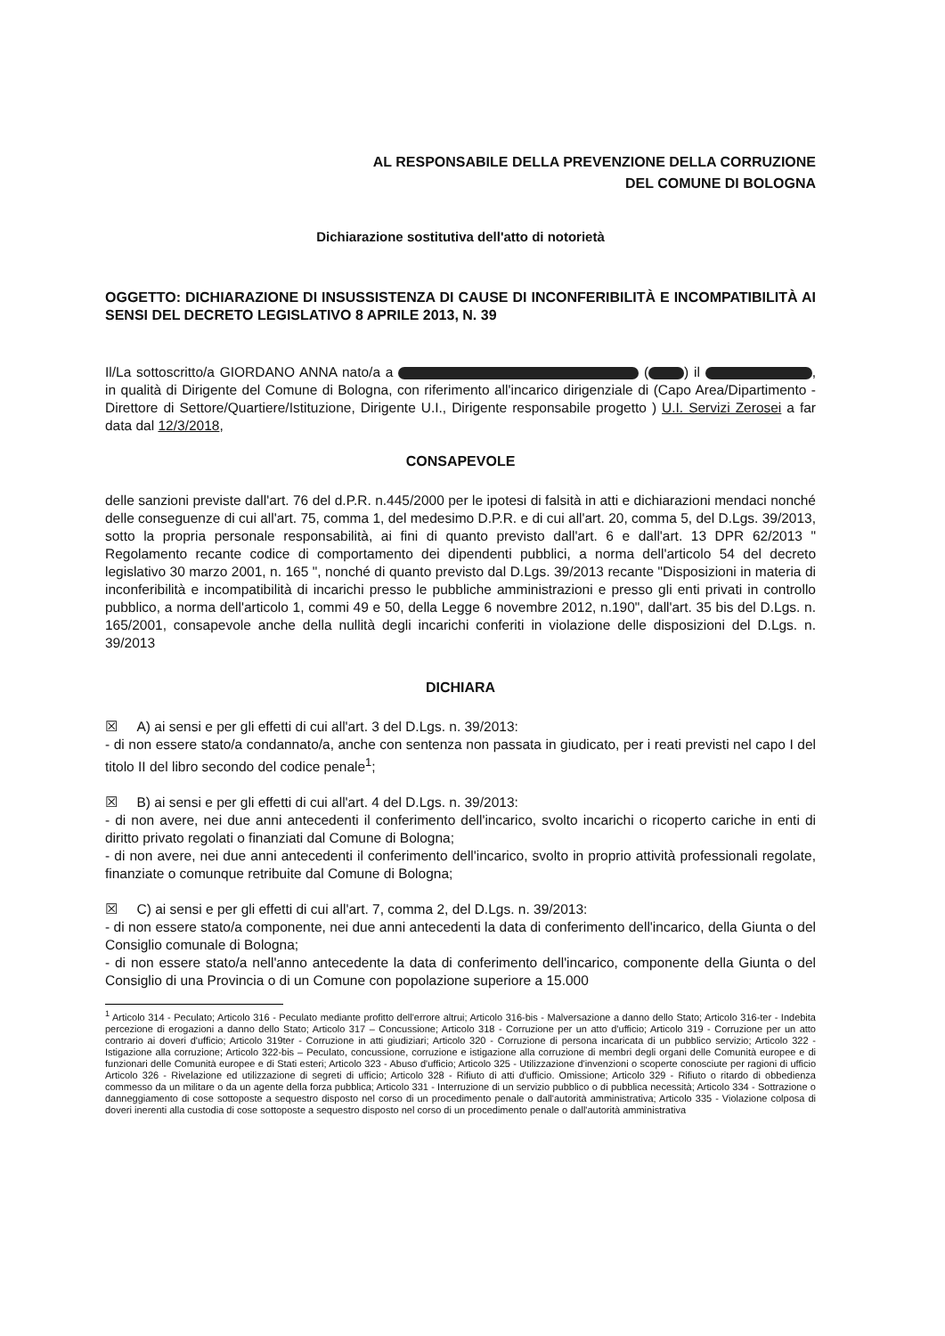AL RESPONSABILE DELLA PREVENZIONE DELLA CORRUZIONE
DEL COMUNE DI BOLOGNA
Dichiarazione sostitutiva dell'atto di notorietà
OGGETTO: DICHIARAZIONE DI INSUSSISTENZA DI CAUSE DI INCONFERIBILITÀ E INCOMPATIBILITÀ AI SENSI DEL DECRETO LEGISLATIVO 8 APRILE 2013, N. 39
Il/La sottoscritto/a GIORDANO ANNA nato/a a ( ) il , in qualità di Dirigente del Comune di Bologna, con riferimento all'incarico dirigenziale di (Capo Area/Dipartimento - Direttore di Settore/Quartiere/Istituzione, Dirigente U.I., Dirigente responsabile progetto ) U.I. Servizi Zerosei a far data dal 12/3/2018,
CONSAPEVOLE
delle sanzioni previste dall'art. 76 del d.P.R. n.445/2000 per le ipotesi di falsità in atti e dichiarazioni mendaci nonché delle conseguenze di cui all'art. 75, comma 1, del medesimo D.P.R. e di cui all'art. 20, comma 5, del D.Lgs. 39/2013, sotto la propria personale responsabilità, ai fini di quanto previsto dall'art. 6 e dall'art. 13 DPR 62/2013 " Regolamento recante codice di comportamento dei dipendenti pubblici, a norma dell'articolo 54 del decreto legislativo 30 marzo 2001, n. 165 ", nonché di quanto previsto dal D.Lgs. 39/2013 recante "Disposizioni in materia di inconferibilità e incompatibilità di incarichi presso le pubbliche amministrazioni e presso gli enti privati in controllo pubblico, a norma dell'articolo 1, commi 49 e 50, della Legge 6 novembre 2012, n.190", dall'art. 35 bis del D.Lgs. n. 165/2001, consapevole anche della nullità degli incarichi conferiti in violazione delle disposizioni del D.Lgs. n. 39/2013
DICHIARA
☒ A) ai sensi e per gli effetti di cui all'art. 3 del D.Lgs. n. 39/2013:
- di non essere stato/a condannato/a, anche con sentenza non passata in giudicato, per i reati previsti nel capo I del titolo II del libro secondo del codice penale<sup>1</sup>;
☒ B) ai sensi e per gli effetti di cui all'art. 4 del D.Lgs. n. 39/2013:
- di non avere, nei due anni antecedenti il conferimento dell'incarico, svolto incarichi o ricoperto cariche in enti di diritto privato regolati o finanziati dal Comune di Bologna;
- di non avere, nei due anni antecedenti il conferimento dell'incarico, svolto in proprio attività professionali regolate, finanziate o comunque retribuite dal Comune di Bologna;
☒ C) ai sensi e per gli effetti di cui all'art. 7, comma 2, del D.Lgs. n. 39/2013:
- di non essere stato/a componente, nei due anni antecedenti la data di conferimento dell'incarico, della Giunta o del Consiglio comunale di Bologna;
- di non essere stato/a nell'anno antecedente la data di conferimento dell'incarico, componente della Giunta o del Consiglio di una Provincia o di un Comune con popolazione superiore a 15.000
<sup>1</sup> Articolo 314 - Peculato; Articolo 316 - Peculato mediante profitto dell'errore altrui; Articolo 316-bis - Malversazione a danno dello Stato; Articolo 316-ter - Indebita percezione di erogazioni a danno dello Stato; Articolo 317 – Concussione; Articolo 318 - Corruzione per un atto d'ufficio; Articolo 319 - Corruzione per un atto contrario ai doveri d'ufficio; Articolo 319ter - Corruzione in atti giudiziari; Articolo 320 - Corruzione di persona incaricata di un pubblico servizio; Articolo 322 - Istigazione alla corruzione; Articolo 322-bis – Peculato, concussione, corruzione e istigazione alla corruzione di membri degli organi delle Comunità europee e di funzionari delle Comunità europee e di Stati esteri; Articolo 323 - Abuso d'ufficio; Articolo 325 - Utilizzazione d'invenzioni o scoperte conosciute per ragioni di ufficio Articolo 326 - Rivelazione ed utilizzazione di segreti di ufficio; Articolo 328 - Rifiuto di atti d'ufficio. Omissione; Articolo 329 - Rifiuto o ritardo di obbedienza commesso da un militare o da un agente della forza pubblica; Articolo 331 - Interruzione di un servizio pubblico o di pubblica necessità; Articolo 334 - Sottrazione o danneggiamento di cose sottoposte a sequestro disposto nel corso di un procedimento penale o dall'autorità amministrativa; Articolo 335 - Violazione colposa di doveri inerenti alla custodia di cose sottoposte a sequestro disposto nel corso di un procedimento penale o dall'autorità amministrativa